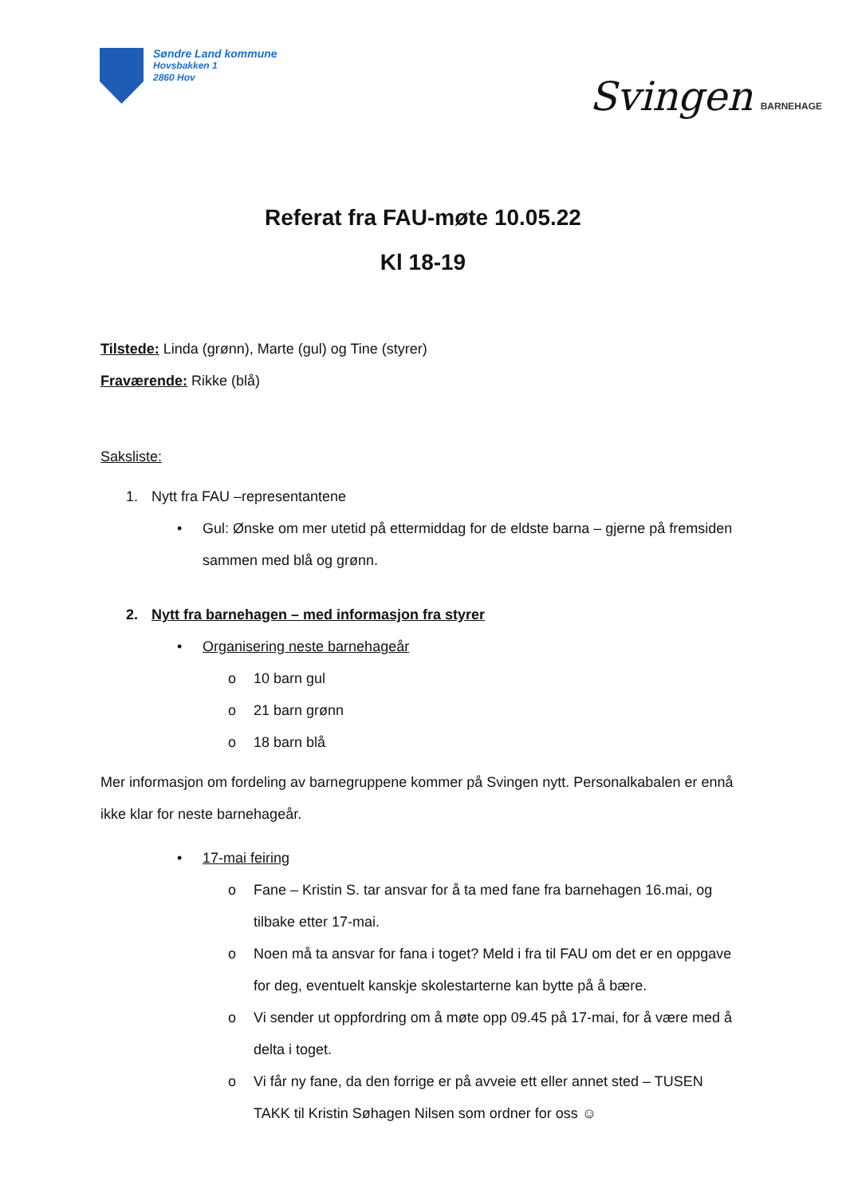Søndre Land kommune
Hovsbakken 1
2860 Hov
Svingen BARNEHAGE
Referat fra FAU-møte 10.05.22
Kl 18-19
Tilstede: Linda (grønn), Marte (gul) og Tine (styrer)
Fraværende: Rikke (blå)
Saksliste:
1. Nytt fra FAU –representantene
• Gul: Ønske om mer utetid på ettermiddag for de eldste barna – gjerne på fremsiden sammen med blå og grønn.
2. Nytt fra barnehagen – med informasjon fra styrer
• Organisering neste barnehageår
o 10 barn gul
o 21 barn grønn
o 18 barn blå
Mer informasjon om fordeling av barnegruppene kommer på Svingen nytt. Personalkabalen er ennå ikke klar for neste barnehageår.
• 17-mai feiring
o Fane – Kristin S. tar ansvar for å ta med fane fra barnehagen 16.mai, og tilbake etter 17-mai.
o Noen må ta ansvar for fana i toget? Meld i fra til FAU om det er en oppgave for deg, eventuelt kanskje skolestarterne kan bytte på å bære.
o Vi sender ut oppfordring om å møte opp 09.45 på 17-mai, for å være med å delta i toget.
o Vi får ny fane, da den forrige er på avveie ett eller annet sted – TUSEN TAKK til Kristin Søhagen Nilsen som ordner for oss ☺